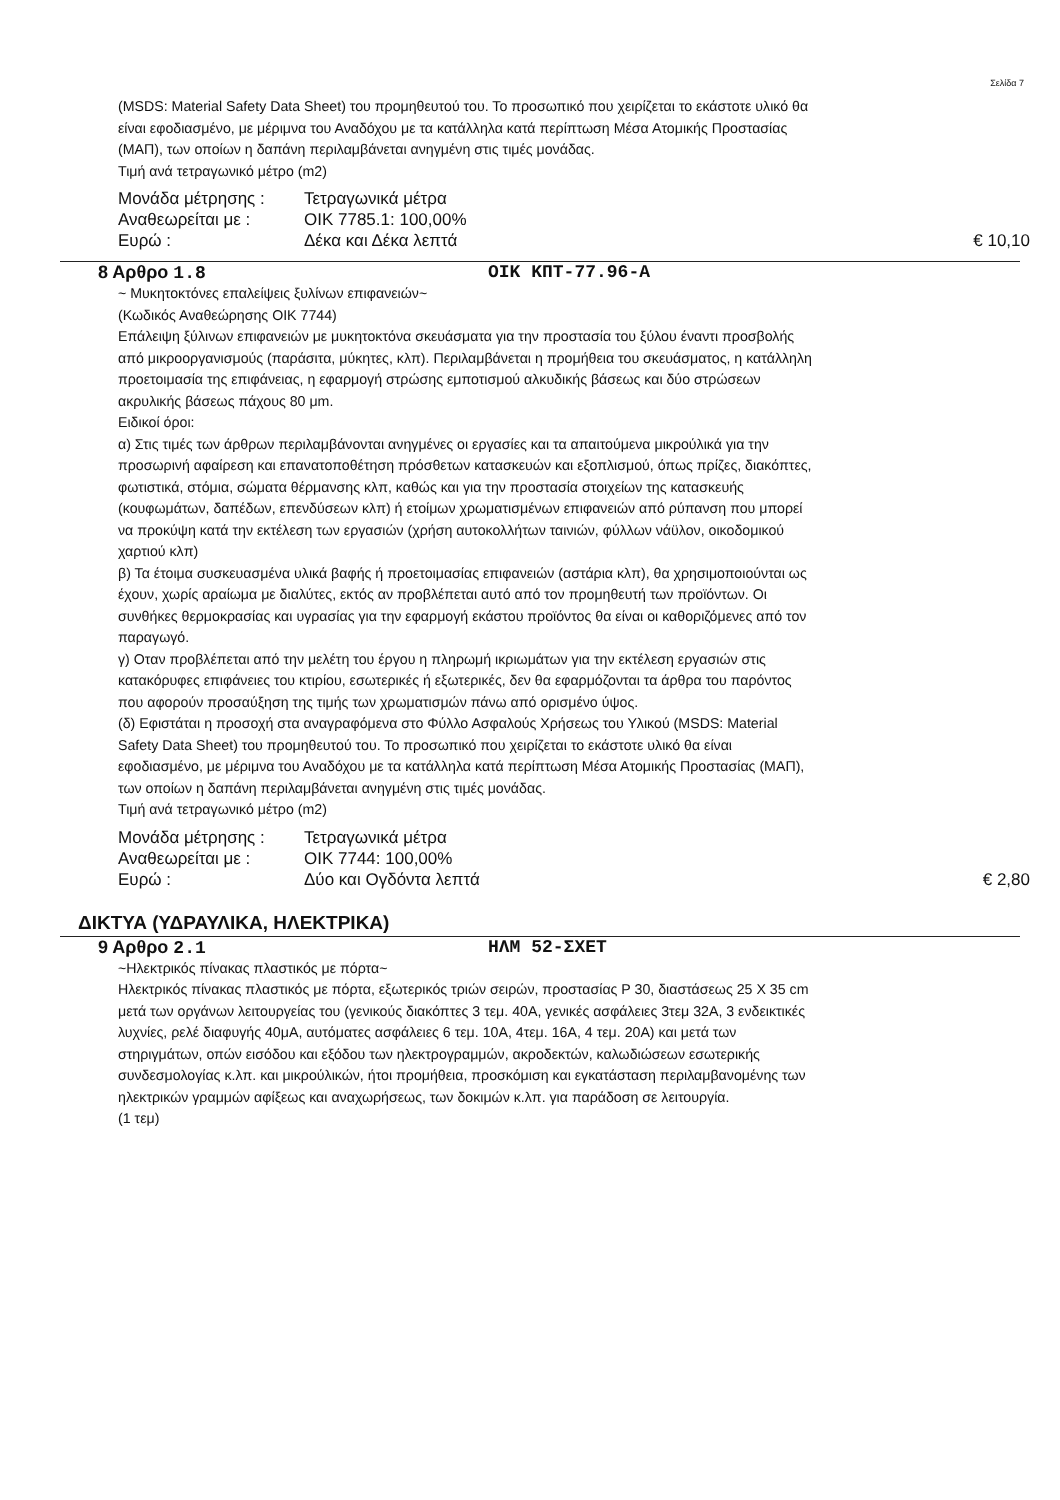Σελίδα 7
(MSDS: Material Safety Data Sheet) του προμηθευτού του. Το προσωπικό που χειρίζεται το εκάστοτε υλικό θα είναι εφοδιασμένο, με μέριμνα του Αναδόχου με τα κατάλληλα κατά περίπτωση Μέσα Ατομικής Προστασίας (ΜΑΠ), των οποίων η δαπάνη περιλαμβάνεται ανηγμένη στις τιμές μονάδας.
Τιμή ανά τετραγωνικό μέτρο (m2)
Μονάδα μέτρησης : Τετραγωνικά μέτρα
Αναθεωρείται με : ΟΙΚ 7785.1: 100,00%
Ευρώ : Δέκα και Δέκα λεπτά
€ 10,10
8 Αρθρο 1.8 ΟΙΚ ΚΠΤ-77.96-Α
~ Μυκητοκτόνες επαλείψεις ξυλίνων επιφανειών~
(Κωδικός Αναθεώρησης ΟΙΚ 7744)
Επάλειψη ξύλινων επιφανειών με μυκητοκτόνα σκευάσματα για την προστασία του ξύλου έναντι προσβολής από μικροοργανισμούς (παράσιτα, μύκητες, κλπ). Περιλαμβάνεται η προμήθεια του σκευάσματος, η κατάλληλη προετοιμασία της επιφάνειας, η εφαρμογή στρώσης εμποτισμού αλκυδικής βάσεως και δύο στρώσεων ακρυλικής βάσεως πάχους 80 μm.
Ειδικοί όροι:
α) Στις τιμές των άρθρων περιλαμβάνονται ανηγμένες οι εργασίες και τα απαιτούμενα μικρούλικά για την προσωρινή αφαίρεση και επανατοποθέτηση πρόσθετων κατασκευών και εξοπλισμού, όπως πρίζες, διακόπτες, φωτιστικά, στόμια, σώματα θέρμανσης κλπ, καθώς και για την προστασία στοιχείων της κατασκευής (κουφωμάτων, δαπέδων, επενδύσεων κλπ) ή ετοίμων χρωματισμένων επιφανειών από ρύπανση που μπορεί να προκύψη κατά την εκτέλεση των εργασιών (χρήση αυτοκολλήτων ταινιών, φύλλων νάϋλον, οικοδομικού χαρτιού κλπ)
β) Τα έτοιμα συσκευασμένα υλικά βαφής ή προετοιμασίας επιφανειών (αστάρια κλπ), θα χρησιμοποιούνται ως έχουν, χωρίς αραίωμα με διαλύτες, εκτός αν προβλέπεται αυτό από τον προμηθευτή των προϊόντων. Οι συνθήκες θερμοκρασίας και υγρασίας για την εφαρμογή εκάστου προϊόντος θα είναι οι καθοριζόμενες από τον παραγωγό.
γ) Οταν προβλέπεται από την μελέτη του έργου η πληρωμή ικριωμάτων για την εκτέλεση εργασιών στις κατακόρυφες επιφάνειες του κτιρίου, εσωτερικές ή εξωτερικές, δεν θα εφαρμόζονται τα άρθρα του παρόντος που αφορούν προσαύξηση της τιμής των χρωματισμών πάνω από ορισμένο ύψος.
(δ) Εφιστάται η προσοχή στα αναγραφόμενα στο Φύλλο Ασφαλούς Χρήσεως του Υλικού (MSDS: Material Safety Data Sheet) του προμηθευτού του. Το προσωπικό που χειρίζεται το εκάστοτε υλικό θα είναι εφοδιασμένο, με μέριμνα του Αναδόχου με τα κατάλληλα κατά περίπτωση Μέσα Ατομικής Προστασίας (ΜΑΠ), των οποίων η δαπάνη περιλαμβάνεται ανηγμένη στις τιμές μονάδας.
Τιμή ανά τετραγωνικό μέτρο (m2)
Μονάδα μέτρησης : Τετραγωνικά μέτρα
Αναθεωρείται με : ΟΙΚ 7744: 100,00%
Ευρώ : Δύο και Ογδόντα λεπτά
€ 2,80
ΔΙΚΤΥΑ (ΥΔΡΑΥΛΙΚΑ, ΗΛΕΚΤΡΙΚΑ)
9 Αρθρο 2.1 ΗΛΜ 52-ΣΧΕΤ
~Ηλεκτρικός πίνακας πλαστικός με πόρτα~
Ηλεκτρικός πίνακας πλαστικός με πόρτα, εξωτερικός τριών σειρών, προστασίας P 30, διαστάσεως 25 X 35 cm μετά των οργάνων λειτουργείας του (γενικούς διακόπτες 3 τεμ. 40A, γενικές ασφάλειες 3τεμ 32A, 3 ενδεικτικές λυχνίες, ρελέ διαφυγής 40μA, αυτόματες ασφάλειες 6 τεμ. 10A, 4τεμ. 16A, 4 τεμ. 20A) και μετά των στηριγμάτων, οπών εισόδου και εξόδου των ηλεκτρογραμμών, ακροδεκτών, καλωδιώσεων εσωτερικής συνδεσμολογίας κ.λπ. και μικρούλικών, ήτοι προμήθεια, προσκόμιση και εγκατάσταση περιλαμβανομένης των ηλεκτρικών γραμμών αφίξεως και αναχωρήσεως, των δοκιμών κ.λπ. για παράδοση σε λειτουργία.
(1 τεμ)